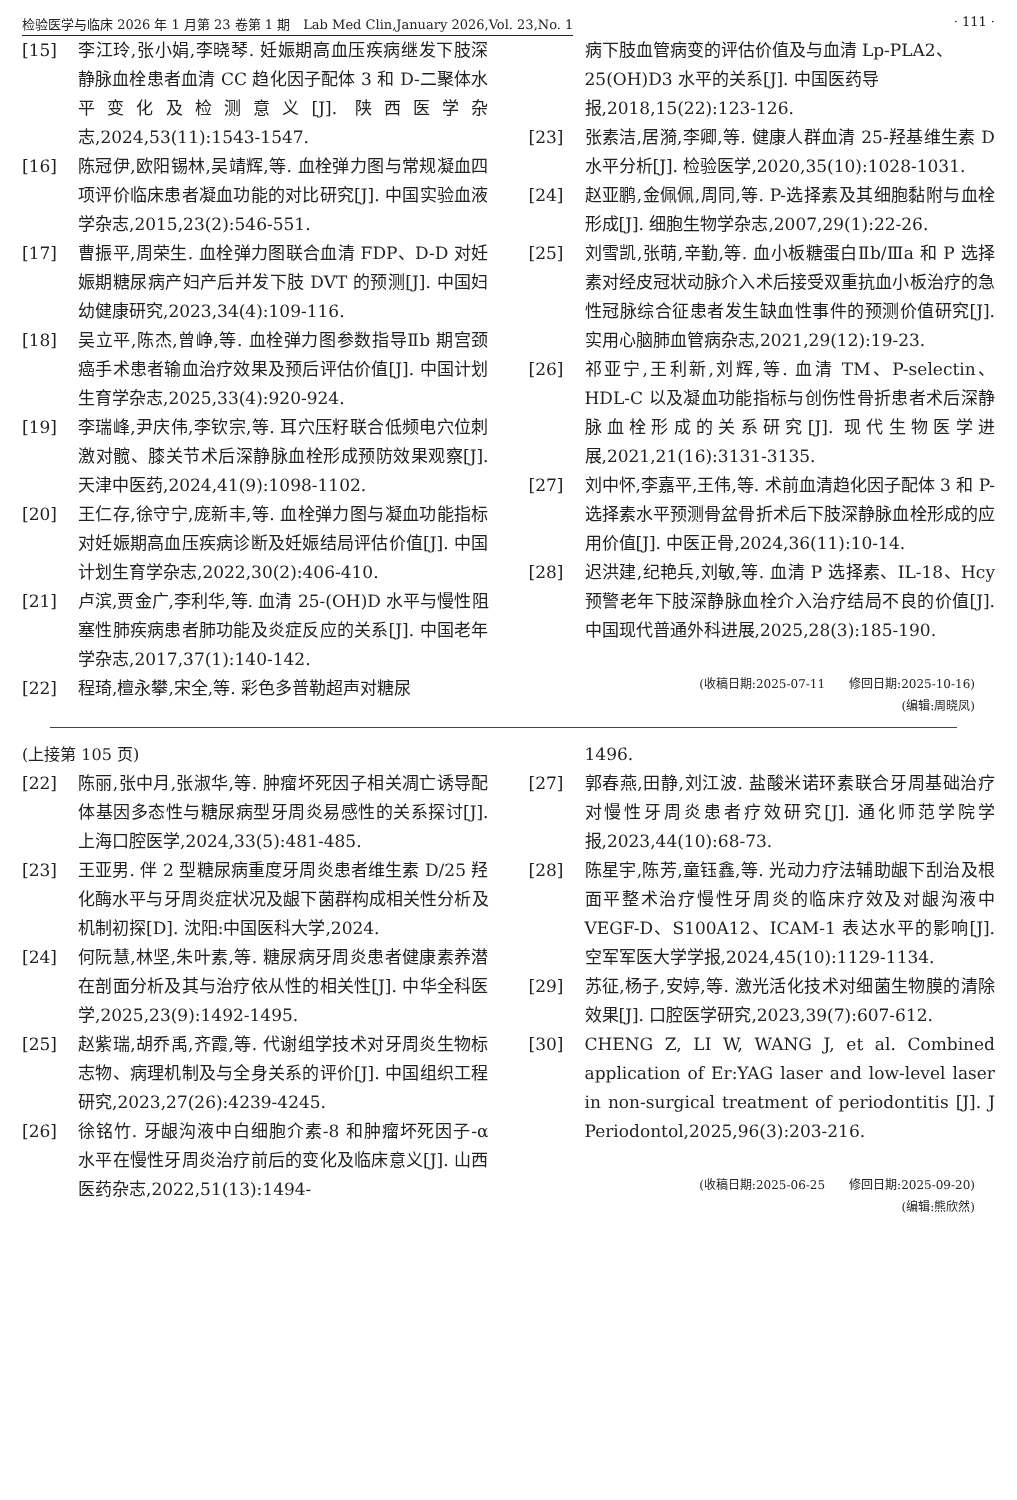检验医学与临床 2026 年 1 月第 23 卷第 1 期　Lab Med Clin,January 2026,Vol. 23,No. 1 · 111 ·
[15] 李江玲,张小娟,李晓琴. 妊娠期高血压疾病继发下肢深静脉血栓患者血清 CC 趋化因子配体 3 和 D-二聚体水平变化及检测意义[J]. 陕西医学杂志,2024,53(11):1543-1547.
[16] 陈冠伊,欧阳锡林,吴靖辉,等. 血栓弹力图与常规凝血四项评价临床患者凝血功能的对比研究[J]. 中国实验血液学杂志,2015,23(2):546-551.
[17] 曹振平,周荣生. 血栓弹力图联合血清 FDP、D-D 对妊娠期糖尿病产妇产后并发下肢 DVT 的预测[J]. 中国妇幼健康研究,2023,34(4):109-116.
[18] 吴立平,陈杰,曾峥,等. 血栓弹力图参数指导Ⅱb 期宫颈癌手术患者输血治疗效果及预后评估价值[J]. 中国计划生育学杂志,2025,33(4):920-924.
[19] 李瑞峰,尹庆伟,李钦宗,等. 耳穴压籽联合低频电穴位刺激对髋、膝关节术后深静脉血栓形成预防效果观察[J]. 天津中医药,2024,41(9):1098-1102.
[20] 王仁存,徐守宁,庞新丰,等. 血栓弹力图与凝血功能指标对妊娠期高血压疾病诊断及妊娠结局评估价值[J]. 中国计划生育学杂志,2022,30(2):406-410.
[21] 卢滨,贾金广,李利华,等. 血清 25-(OH)D 水平与慢性阻塞性肺疾病患者肺功能及炎症反应的关系[J]. 中国老年学杂志,2017,37(1):140-142.
[22] 程琦,檀永攀,宋全,等. 彩色多普勒超声对糖尿
病下肢血管病变的评估价值及与血清 Lp-PLA2、25(OH)D3 水平的关系[J]. 中国医药导报,2018,15(22):123-126.
[23] 张素洁,居漪,李卿,等. 健康人群血清 25-羟基维生素 D 水平分析[J]. 检验医学,2020,35(10):1028-1031.
[24] 赵亚鹏,金佩佩,周同,等. P-选择素及其细胞黏附与血栓形成[J]. 细胞生物学杂志,2007,29(1):22-26.
[25] 刘雪凯,张萌,辛勤,等. 血小板糖蛋白Ⅱb/Ⅲa 和 P 选择素对经皮冠状动脉介入术后接受双重抗血小板治疗的急性冠脉综合征患者发生缺血性事件的预测价值研究[J]. 实用心脑肺血管病杂志,2021,29(12):19-23.
[26] 祁亚宁,王利新,刘辉,等. 血清 TM、P-selectin、HDL-C 以及凝血功能指标与创伤性骨折患者术后深静脉血栓形成的关系研究[J]. 现代生物医学进展,2021,21(16):3131-3135.
[27] 刘中怀,李嘉平,王伟,等. 术前血清趋化因子配体 3 和 P-选择素水平预测骨盆骨折术后下肢深静脉血栓形成的应用价值[J]. 中医正骨,2024,36(11):10-14.
[28] 迟洪建,纪艳兵,刘敏,等. 血清 P 选择素、IL-18、Hcy 预警老年下肢深静脉血栓介入治疗结局不良的价值[J]. 中国现代普通外科进展,2025,28(3):185-190.
(收稿日期:2025-07-11　　修回日期:2025-10-16)
(编辑:周晓凤)
(上接第 105 页)
[22] 陈丽,张中月,张淑华,等. 肿瘤坏死因子相关凋亡诱导配体基因多态性与糖尿病型牙周炎易感性的关系探讨[J]. 上海口腔医学,2024,33(5):481-485.
[23] 王亚男. 伴 2 型糖尿病重度牙周炎患者维生素 D/25 羟化酶水平与牙周炎症状况及龈下菌群构成相关性分析及机制初探[D]. 沈阳:中国医科大学,2024.
[24] 何阮慧,林坚,朱叶素,等. 糖尿病牙周炎患者健康素养潜在剖面分析及其与治疗依从性的相关性[J]. 中华全科医学,2025,23(9):1492-1495.
[25] 赵紫瑞,胡乔禹,齐霞,等. 代谢组学技术对牙周炎生物标志物、病理机制及与全身关系的评价[J]. 中国组织工程研究,2023,27(26):4239-4245.
[26] 徐铭竹. 牙龈沟液中白细胞介素-8 和肿瘤坏死因子-α 水平在慢性牙周炎治疗前后的变化及临床意义[J]. 山西医药杂志,2022,51(13):1494-
1496.
[27] 郭春燕,田静,刘江波. 盐酸米诺环素联合牙周基础治疗对慢性牙周炎患者疗效研究[J]. 通化师范学院学报,2023,44(10):68-73.
[28] 陈星宇,陈芳,童钰鑫,等. 光动力疗法辅助龈下刮治及根面平整术治疗慢性牙周炎的临床疗效及对龈沟液中 VEGF-D、S100A12、ICAM-1 表达水平的影响[J]. 空军军医大学学报,2024,45(10):1129-1134.
[29] 苏征,杨子,安婷,等. 激光活化技术对细菌生物膜的清除效果[J]. 口腔医学研究,2023,39(7):607-612.
[30] CHENG Z, LI W, WANG J, et al. Combined application of Er:YAG laser and low-level laser in non-surgical treatment of periodontitis [J]. J Periodontol,2025,96(3):203-216.
(收稿日期:2025-06-25　　修回日期:2025-09-20)
(编辑:熊欣然)